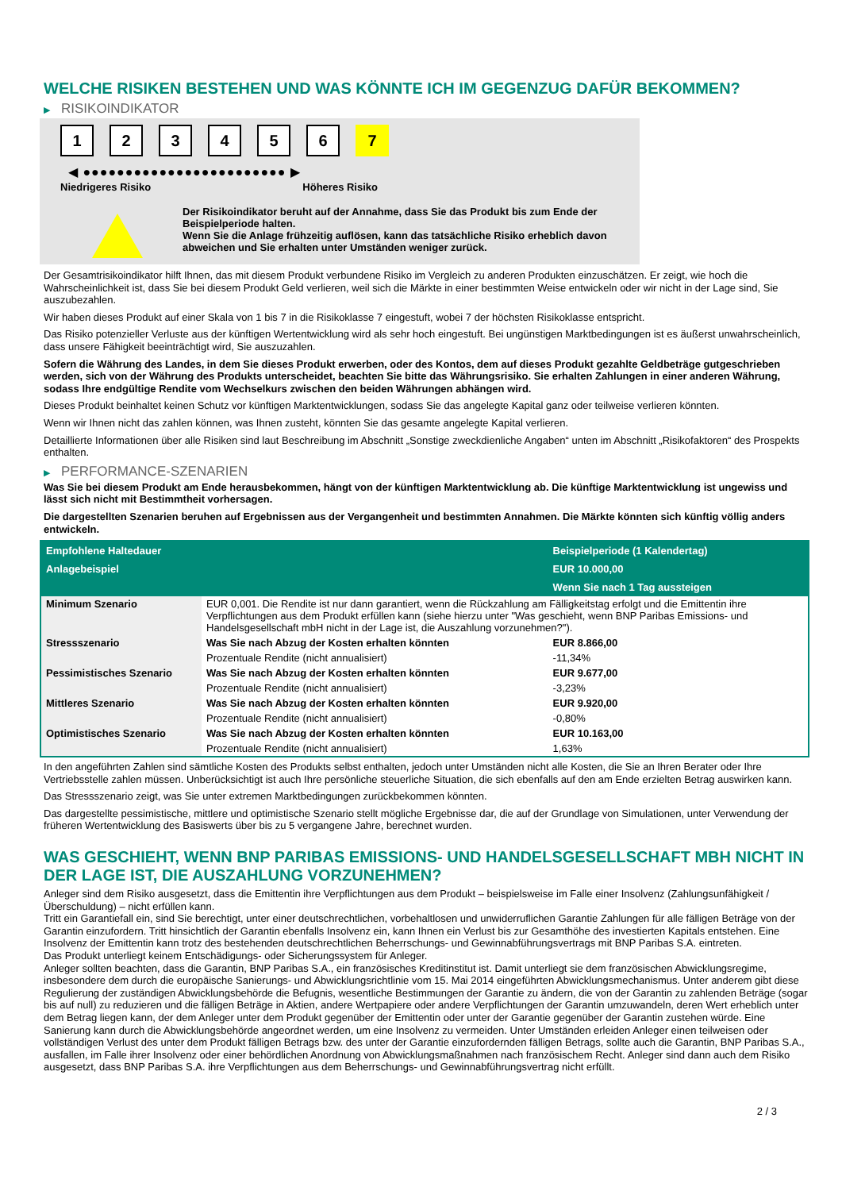WELCHE RISIKEN BESTEHEN UND WAS KÖNNTE ICH IM GEGENZUG DAFÜR BEKOMMEN?
▶ RISIKOINDIKATOR
1 2 3 4 5 6 7
◀ ●●●●●●●●●●●●●●●●●●●●●●●● ▶
Niedrigeres Risiko Höheres Risiko
Der Risikoindikator beruht auf der Annahme, dass Sie das Produkt bis zum Ende der Beispielperiode halten.
Wenn Sie die Anlage frühzeitig auflösen, kann das tatsächliche Risiko erheblich davon abweichen und Sie erhalten unter Umständen weniger zurück.
Der Gesamtrisikoindikator hilft Ihnen, das mit diesem Produkt verbundene Risiko im Vergleich zu anderen Produkten einzuschätzen. Er zeigt, wie hoch die Wahrscheinlichkeit ist, dass Sie bei diesem Produkt Geld verlieren, weil sich die Märkte in einer bestimmten Weise entwickeln oder wir nicht in der Lage sind, Sie auszubezahlen.
Wir haben dieses Produkt auf einer Skala von 1 bis 7 in die Risikoklasse 7 eingestuft, wobei 7 der höchsten Risikoklasse entspricht.
Das Risiko potenzieller Verluste aus der künftigen Wertentwicklung wird als sehr hoch eingestuft. Bei ungünstigen Marktbedingungen ist es äußerst unwahrscheinlich, dass unsere Fähigkeit beeinträchtigt wird, Sie auszuzahlen.
Sofern die Währung des Landes, in dem Sie dieses Produkt erwerben, oder des Kontos, dem auf dieses Produkt gezahlte Geldbeträge gutgeschrieben werden, sich von der Währung des Produkts unterscheidet, beachten Sie bitte das Währungsrisiko. Sie erhalten Zahlungen in einer anderen Währung, sodass Ihre endgültige Rendite vom Wechselkurs zwischen den beiden Währungen abhängen wird.
Dieses Produkt beinhaltet keinen Schutz vor künftigen Marktentwicklungen, sodass Sie das angelegte Kapital ganz oder teilweise verlieren könnten.
Wenn wir Ihnen nicht das zahlen können, was Ihnen zusteht, könnten Sie das gesamte angelegte Kapital verlieren.
Detaillierte Informationen über alle Risiken sind laut Beschreibung im Abschnitt „Sonstige zweckdienliche Angaben“ unten im Abschnitt „Risikofaktoren“ des Prospekts enthalten.
▶ PERFORMANCE-SZENARIEN
Was Sie bei diesem Produkt am Ende herausbekommen, hängt von der künftigen Marktentwicklung ab. Die künftige Marktentwicklung ist ungewiss und lässt sich nicht mit Bestimmtheit vorhersagen.
Die dargestellten Szenarien beruhen auf Ergebnissen aus der Vergangenheit und bestimmten Annahmen. Die Märkte könnten sich künftig völlig anders entwickeln.
| Empfohlene Haltedauer | | Beispielperiode (1 Kalendertag) |
| --- | --- | --- |
| Anlagebeispiel | | EUR 10.000,00 |
| | | Wenn Sie nach 1 Tag aussteigen |
| Minimum Szenario | EUR 0,001. Die Rendite ist nur dann garantiert, wenn die Rückzahlung am Fälligkeitstag erfolgt und die Emittentin ihre Verpflichtungen aus dem Produkt erfüllen kann (siehe hierzu unter "Was geschieht, wenn BNP Paribas Emissions- und Handelsgesellschaft mbH nicht in der Lage ist, die Auszahlung vorzunehmen?"). | |
| Stressszenario | Was Sie nach Abzug der Kosten erhalten könnten | EUR 8.866,00 |
| | Prozentuale Rendite (nicht annualisiert) | -11,34% |
| Pessimistisches Szenario | Was Sie nach Abzug der Kosten erhalten könnten | EUR 9.677,00 |
| | Prozentuale Rendite (nicht annualisiert) | -3,23% |
| Mittleres Szenario | Was Sie nach Abzug der Kosten erhalten könnten | EUR 9.920,00 |
| | Prozentuale Rendite (nicht annualisiert) | -0,80% |
| Optimistisches Szenario | Was Sie nach Abzug der Kosten erhalten könnten | EUR 10.163,00 |
| | Prozentuale Rendite (nicht annualisiert) | 1,63% |
In den angeführten Zahlen sind sämtliche Kosten des Produkts selbst enthalten, jedoch unter Umständen nicht alle Kosten, die Sie an Ihren Berater oder Ihre Vertriebsstelle zahlen müssen. Unberücksichtigt ist auch Ihre persönliche steuerliche Situation, die sich ebenfalls auf den am Ende erzielten Betrag auswirken kann.
Das Stressszenario zeigt, was Sie unter extremen Marktbedingungen zurückbekommen könnten.
Das dargestellte pessimistische, mittlere und optimistische Szenario stellt mögliche Ergebnisse dar, die auf der Grundlage von Simulationen, unter Verwendung der früheren Wertentwicklung des Basiswerts über bis zu 5 vergangene Jahre, berechnet wurden.
WAS GESCHIEHT, WENN BNP PARIBAS EMISSIONS- UND HANDELSGESELLSCHAFT MBH NICHT IN DER LAGE IST, DIE AUSZAHLUNG VORZUNEHMEN?
Anleger sind dem Risiko ausgesetzt, dass die Emittentin ihre Verpflichtungen aus dem Produkt – beispielsweise im Falle einer Insolvenz (Zahlungsunfähigkeit / Überschuldung) – nicht erfüllen kann.
Tritt ein Garantiefall ein, sind Sie berechtigt, unter einer deutschrechtlichen, vorbehaltlosen und unwiderruflichen Garantie Zahlungen für alle fälligen Beträge von der Garantin einzufordern. Tritt hinsichtlich der Garantin ebenfalls Insolvenz ein, kann Ihnen ein Verlust bis zur Gesamthöhe des investierten Kapitals entstehen. Eine Insolvenz der Emittentin kann trotz des bestehenden deutschrechtlichen Beherrschungs- und Gewinnabführungsvertrags mit BNP Paribas S.A. eintreten.
Das Produkt unterliegt keinem Entschädigungs- oder Sicherungssystem für Anleger.
Anleger sollten beachten, dass die Garantin, BNP Paribas S.A., ein französisches Kreditinstitut ist. Damit unterliegt sie dem französischen Abwicklungsregime, insbesondere dem durch die europäische Sanierungs- und Abwicklungsrichtlinie vom 15. Mai 2014 eingeführten Abwicklungsmechanismus. Unter anderem gibt diese Regulierung der zuständigen Abwicklungsbehörde die Befugnis, wesentliche Bestimmungen der Garantie zu ändern, die von der Garantin zu zahlenden Beträge (sogar bis auf null) zu reduzieren und die fälligen Beträge in Aktien, andere Wertpapiere oder andere Verpflichtungen der Garantin umzuwandeln, deren Wert erheblich unter dem Betrag liegen kann, der dem Anleger unter dem Produkt gegenüber der Emittentin oder unter der Garantie gegenüber der Garantin zustehen würde. Eine Sanierung kann durch die Abwicklungsbehörde angeordnet werden, um eine Insolvenz zu vermeiden. Unter Umständen erleiden Anleger einen teilweisen oder vollständigen Verlust des unter dem Produkt fälligen Betrags bzw. des unter der Garantie einzufordernden fälligen Betrags, sollte auch die Garantin, BNP Paribas S.A., ausfallen, im Falle ihrer Insolvenz oder einer behördlichen Anordnung von Abwicklungsmaßnahmen nach französischem Recht. Anleger sind dann auch dem Risiko ausgesetzt, dass BNP Paribas S.A. ihre Verpflichtungen aus dem Beherrschungs- und Gewinnabführungsvertrag nicht erfüllt.
2 / 3